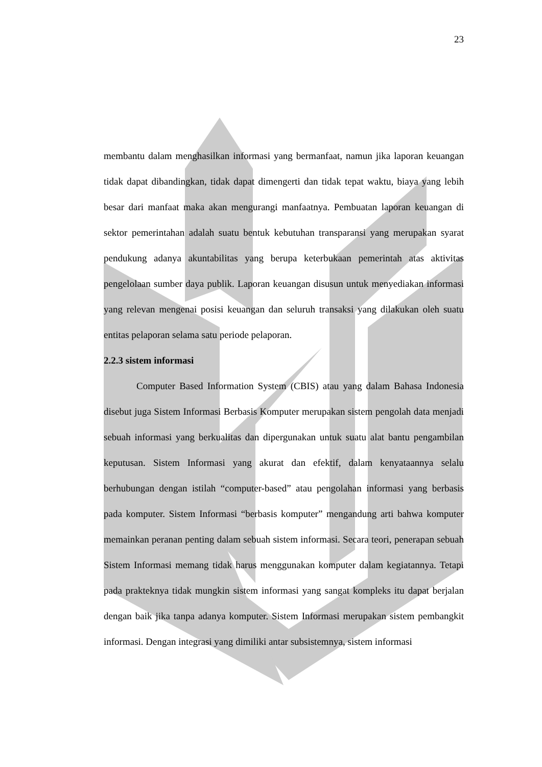23
membantu dalam menghasilkan informasi yang bermanfaat, namun jika laporan keuangan tidak dapat dibandingkan, tidak dapat dimengerti dan tidak tepat waktu, biaya yang lebih besar dari manfaat maka akan mengurangi manfaatnya. Pembuatan laporan keuangan di sektor pemerintahan adalah suatu bentuk kebutuhan transparansi yang merupakan syarat pendukung adanya akuntabilitas yang berupa keterbukaan pemerintah atas aktivitas pengelolaan sumber daya publik. Laporan keuangan disusun untuk menyediakan informasi yang relevan mengenai posisi keuangan dan seluruh transaksi yang dilakukan oleh suatu entitas pelaporan selama satu periode pelaporan.
2.2.3 sistem informasi
Computer Based Information System (CBIS) atau yang dalam Bahasa Indonesia disebut juga Sistem Informasi Berbasis Komputer merupakan sistem pengolah data menjadi sebuah informasi yang berkualitas dan dipergunakan untuk suatu alat bantu pengambilan keputusan. Sistem Informasi yang akurat dan efektif, dalam kenyataannya selalu berhubungan dengan istilah “computer-based” atau pengolahan informasi yang berbasis pada komputer. Sistem Informasi “berbasis komputer” mengandung arti bahwa komputer memainkan peranan penting dalam sebuah sistem informasi. Secara teori, penerapan sebuah Sistem Informasi memang tidak harus menggunakan komputer dalam kegiatannya. Tetapi pada prakteknya tidak mungkin sistem informasi yang sangat kompleks itu dapat berjalan dengan baik jika tanpa adanya komputer. Sistem Informasi merupakan sistem pembangkit informasi. Dengan integrasi yang dimiliki antar subsistemnya, sistem informasi